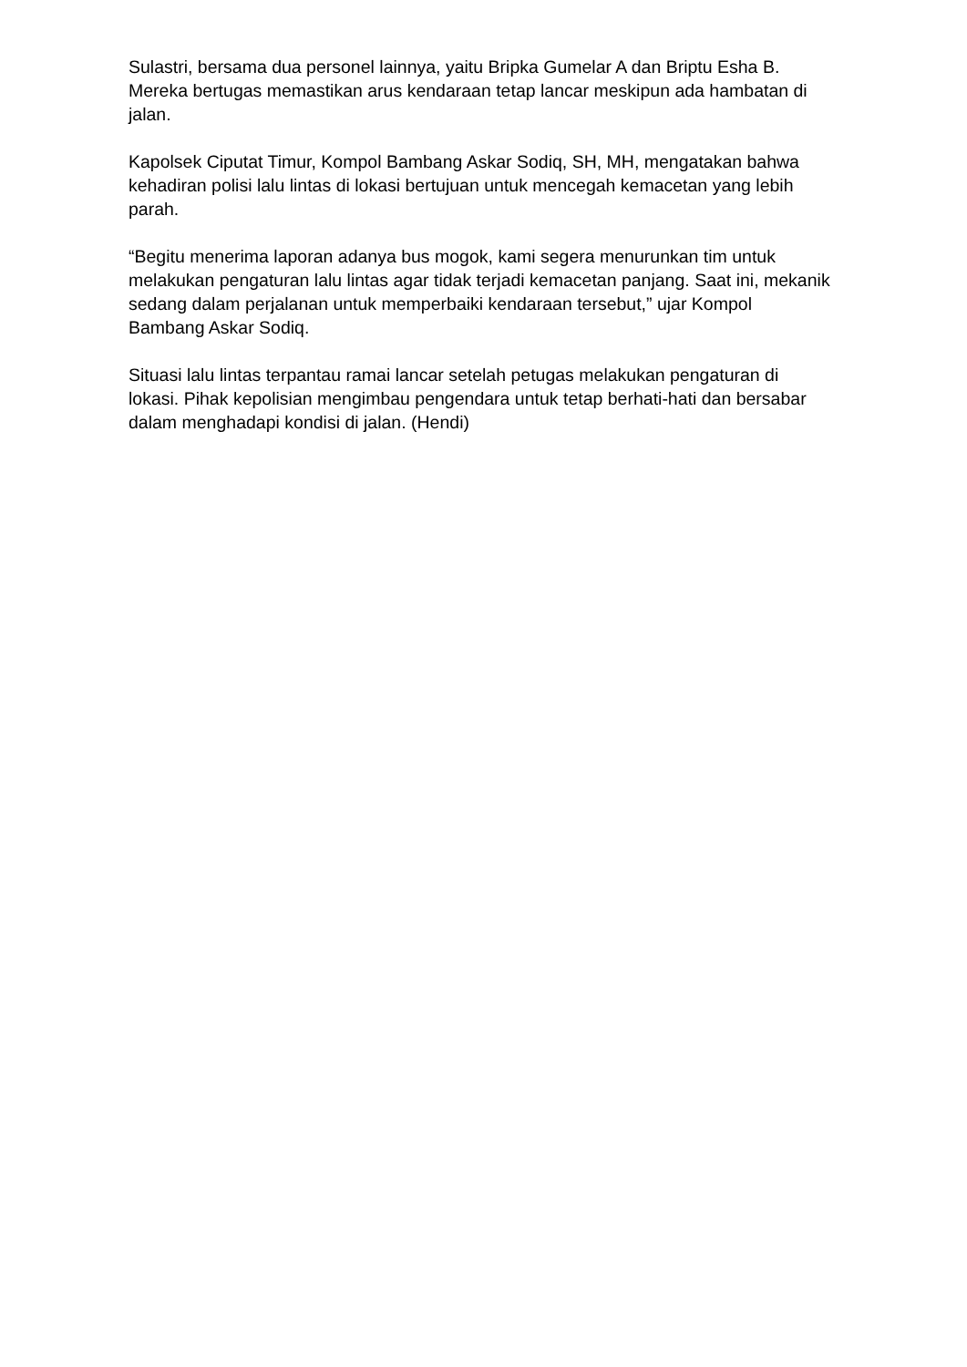Sulastri, bersama dua personel lainnya, yaitu Bripka Gumelar A dan Briptu Esha B. Mereka bertugas memastikan arus kendaraan tetap lancar meskipun ada hambatan di jalan.
Kapolsek Ciputat Timur, Kompol Bambang Askar Sodiq, SH, MH, mengatakan bahwa kehadiran polisi lalu lintas di lokasi bertujuan untuk mencegah kemacetan yang lebih parah.
“Begitu menerima laporan adanya bus mogok, kami segera menurunkan tim untuk melakukan pengaturan lalu lintas agar tidak terjadi kemacetan panjang. Saat ini, mekanik sedang dalam perjalanan untuk memperbaiki kendaraan tersebut,” ujar Kompol Bambang Askar Sodiq.
Situasi lalu lintas terpantau ramai lancar setelah petugas melakukan pengaturan di lokasi. Pihak kepolisian mengimbau pengendara untuk tetap berhati-hati dan bersabar dalam menghadapi kondisi di jalan. (Hendi)